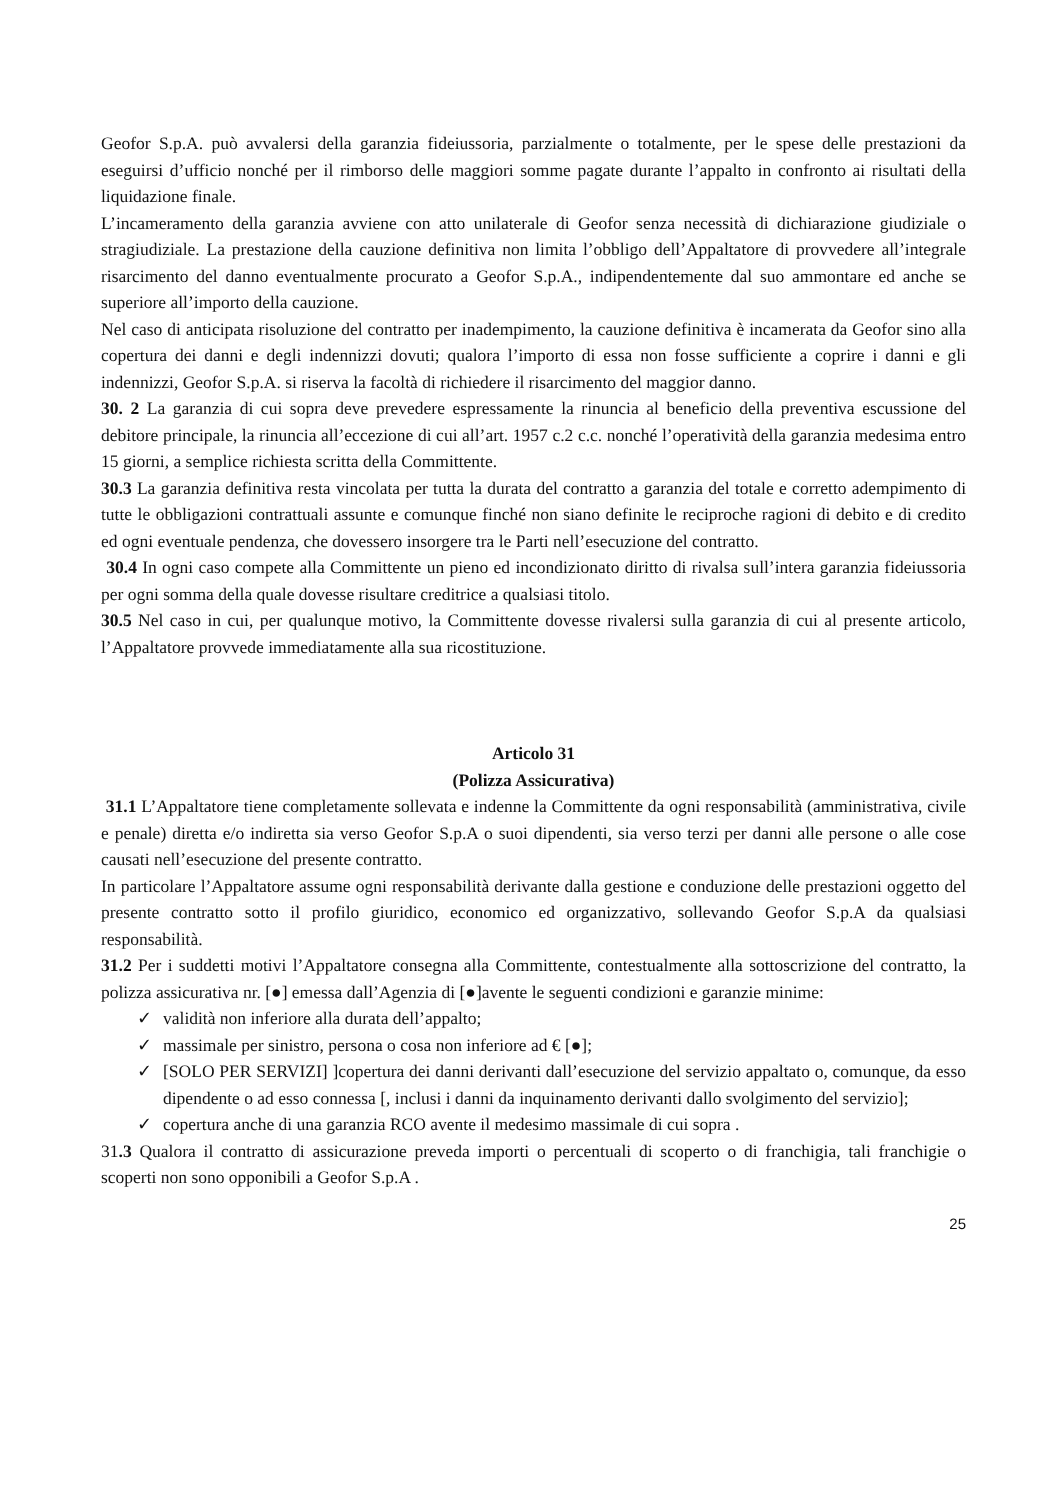Geofor S.p.A. può avvalersi della garanzia fideiussoria, parzialmente o totalmente, per le spese delle prestazioni da eseguirsi d’ufficio nonché per il rimborso delle maggiori somme pagate durante l’appalto in confronto ai risultati della liquidazione finale.
L’incameramento della garanzia avviene con atto unilaterale di Geofor senza necessità di dichiarazione giudiziale o stragiudiziale. La prestazione della cauzione definitiva non limita l’obbligo dell’Appaltatore di provvedere all’integrale risarcimento del danno eventualmente procurato a Geofor S.p.A., indipendentemente dal suo ammontare ed anche se superiore all’importo della cauzione.
Nel caso di anticipata risoluzione del contratto per inadempimento, la cauzione definitiva è incamerata da Geofor sino alla copertura dei danni e degli indennizzi dovuti; qualora l’importo di essa non fosse sufficiente a coprire i danni e gli indennizzi, Geofor S.p.A. si riserva la facoltà di richiedere il risarcimento del maggior danno.
30. 2 La garanzia di cui sopra deve prevedere espressamente la rinuncia al beneficio della preventiva escussione del debitore principale, la rinuncia all’eccezione di cui all’art. 1957 c.2 c.c. nonché l’operatività della garanzia medesima entro 15 giorni, a semplice richiesta scritta della Committente.
30.3 La garanzia definitiva resta vincolata per tutta la durata del contratto a garanzia del totale e corretto adempimento di tutte le obbligazioni contrattuali assunte e comunque finché non siano definite le reciproche ragioni di debito e di credito ed ogni eventuale pendenza, che dovessero insorgere tra le Parti nell’esecuzione del contratto.
30.4 In ogni caso compete alla Committente un pieno ed incondizionato diritto di rivalsa sull’intera garanzia fideiussoria per ogni somma della quale dovesse risultare creditrice a qualsiasi titolo.
30.5 Nel caso in cui, per qualunque motivo, la Committente dovesse rivalersi sulla garanzia di cui al presente articolo, l’Appaltatore provvede immediatamente alla sua ricostituzione.
Articolo 31
(Polizza Assicurativa)
31.1 L’Appaltatore tiene completamente sollevata e indenne la Committente da ogni responsabilità (amministrativa, civile e penale) diretta e/o indiretta sia verso Geofor S.p.A o suoi dipendenti, sia verso terzi per danni alle persone o alle cose causati nell’esecuzione del presente contratto.
In particolare l’Appaltatore assume ogni responsabilità derivante dalla gestione e conduzione delle prestazioni oggetto del presente contratto sotto il profilo giuridico, economico ed organizzativo, sollevando Geofor S.p.A da qualsiasi responsabilità.
31.2 Per i suddetti motivi l’Appaltatore consegna alla Committente, contestualmente alla sottoscrizione del contratto, la polizza assicurativa nr. [●] emessa dall’Agenzia di [●]avente le seguenti condizioni e garanzie minime:
✓ validità non inferiore alla durata dell’appalto;
✓ massimale per sinistro, persona o cosa non inferiore ad € [●];
✓ [SOLO PER SERVIZI] ]copertura dei danni derivanti dall’esecuzione del servizio appaltato o, comunque, da esso dipendente o ad esso connessa [, inclusi i danni da inquinamento derivanti dallo svolgimento del servizio];
✓ copertura anche di una garanzia RCO avente il medesimo massimale di cui sopra .
31.3 Qualora il contratto di assicurazione preveda importi o percentuali di scoperto o di franchigia, tali franchigie o scoperti non sono opponibili a Geofor S.p.A .
25